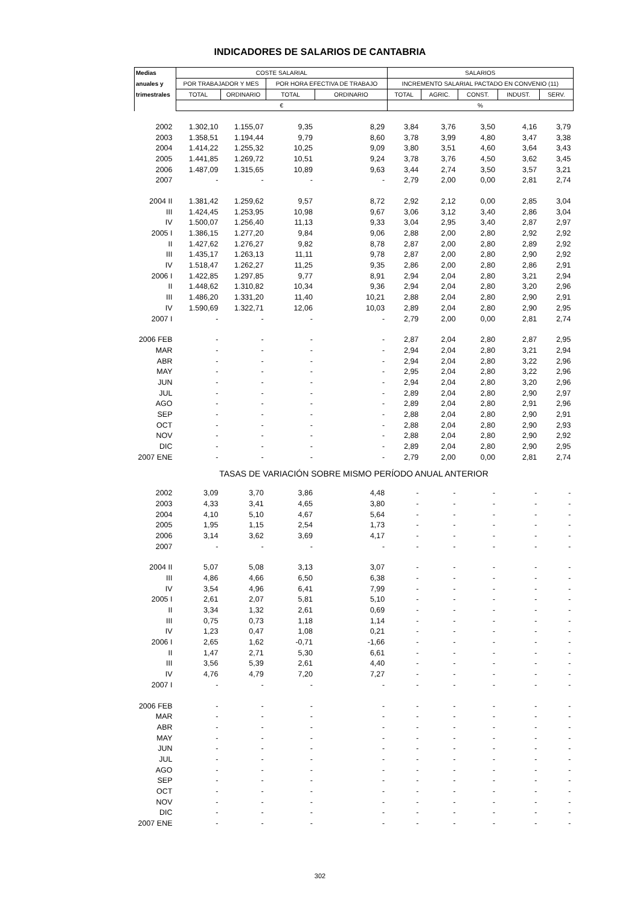INDICADORES DE SALARIOS DE CANTABRIA
| Medias | COSTE SALARIAL | | | | SALARIOS | | | | |
| --- | --- | --- | --- | --- | --- | --- | --- | --- | --- |
| anuales y | POR TRABAJADOR Y MES | | POR HORA EFECTIVA DE TRABAJO | | INCREMENTO SALARIAL PACTADO EN CONVENIO (11) | | | | |
| trimestrales | TOTAL | ORDINARIO | TOTAL | ORDINARIO | TOTAL | AGRIC. | CONST. | INDUST. | SERV. |
| | € | | | | % | | | | |
| 2002 | 1.302,10 | 1.155,07 | 9,35 | 8,29 | 3,84 | 3,76 | 3,50 | 4,16 | 3,79 |
| 2003 | 1.358,51 | 1.194,44 | 9,79 | 8,60 | 3,78 | 3,99 | 4,80 | 3,47 | 3,38 |
| 2004 | 1.414,22 | 1.255,32 | 10,25 | 9,09 | 3,80 | 3,51 | 4,60 | 3,64 | 3,43 |
| 2005 | 1.441,85 | 1.269,72 | 10,51 | 9,24 | 3,78 | 3,76 | 4,50 | 3,62 | 3,45 |
| 2006 | 1.487,09 | 1.315,65 | 10,89 | 9,63 | 3,44 | 2,74 | 3,50 | 3,57 | 3,21 |
| 2007 | - | - | - | - | 2,79 | 2,00 | 0,00 | 2,81 | 2,74 |
| 2004 II | 1.381,42 | 1.259,62 | 9,57 | 8,72 | 2,92 | 2,12 | 0,00 | 2,85 | 3,04 |
| III | 1.424,45 | 1.253,95 | 10,98 | 9,67 | 3,06 | 3,12 | 3,40 | 2,86 | 3,04 |
| IV | 1.500,07 | 1.256,40 | 11,13 | 9,33 | 3,04 | 2,95 | 3,40 | 2,87 | 2,97 |
| 2005 I | 1.386,15 | 1.277,20 | 9,84 | 9,06 | 2,88 | 2,00 | 2,80 | 2,92 | 2,92 |
| II | 1.427,62 | 1.276,27 | 9,82 | 8,78 | 2,87 | 2,00 | 2,80 | 2,89 | 2,92 |
| III | 1.435,17 | 1.263,13 | 11,11 | 9,78 | 2,87 | 2,00 | 2,80 | 2,90 | 2,92 |
| IV | 1.518,47 | 1.262,27 | 11,25 | 9,35 | 2,86 | 2,00 | 2,80 | 2,86 | 2,91 |
| 2006 I | 1.422,85 | 1.297,85 | 9,77 | 8,91 | 2,94 | 2,04 | 2,80 | 3,21 | 2,94 |
| II | 1.448,62 | 1.310,82 | 10,34 | 9,36 | 2,94 | 2,04 | 2,80 | 3,20 | 2,96 |
| III | 1.486,20 | 1.331,20 | 11,40 | 10,21 | 2,88 | 2,04 | 2,80 | 2,90 | 2,91 |
| IV | 1.590,69 | 1.322,71 | 12,06 | 10,03 | 2,89 | 2,04 | 2,80 | 2,90 | 2,95 |
| 2007 I | - | - | - | - | 2,79 | 2,00 | 0,00 | 2,81 | 2,74 |
| 2006 FEB | - | - | - | - | 2,87 | 2,04 | 2,80 | 2,87 | 2,95 |
| MAR | - | - | - | - | 2,94 | 2,04 | 2,80 | 3,21 | 2,94 |
| ABR | - | - | - | - | 2,94 | 2,04 | 2,80 | 3,22 | 2,96 |
| MAY | - | - | - | - | 2,95 | 2,04 | 2,80 | 3,22 | 2,96 |
| JUN | - | - | - | - | 2,94 | 2,04 | 2,80 | 3,20 | 2,96 |
| JUL | - | - | - | - | 2,89 | 2,04 | 2,80 | 2,90 | 2,97 |
| AGO | - | - | - | - | 2,89 | 2,04 | 2,80 | 2,91 | 2,96 |
| SEP | - | - | - | - | 2,88 | 2,04 | 2,80 | 2,90 | 2,91 |
| OCT | - | - | - | - | 2,88 | 2,04 | 2,80 | 2,90 | 2,93 |
| NOV | - | - | - | - | 2,88 | 2,04 | 2,80 | 2,90 | 2,92 |
| DIC | - | - | - | - | 2,89 | 2,04 | 2,80 | 2,90 | 2,95 |
| 2007 ENE | - | - | - | - | 2,79 | 2,00 | 0,00 | 2,81 | 2,74 |
| TASAS DE VARIACIÓN SOBRE MISMO PERÍODO ANUAL ANTERIOR | | | | | | | | | |
| 2002 | 3,09 | 3,70 | 3,86 | 4,48 | - | - | - | - | - |
| 2003 | 4,33 | 3,41 | 4,65 | 3,80 | - | - | - | - | - |
| 2004 | 4,10 | 5,10 | 4,67 | 5,64 | - | - | - | - | - |
| 2005 | 1,95 | 1,15 | 2,54 | 1,73 | - | - | - | - | - |
| 2006 | 3,14 | 3,62 | 3,69 | 4,17 | - | - | - | - | - |
| 2007 | - | - | - | - | - | - | - | - | - |
| 2004 II | 5,07 | 5,08 | 3,13 | 3,07 | - | - | - | - | - |
| III | 4,86 | 4,66 | 6,50 | 6,38 | - | - | - | - | - |
| IV | 3,54 | 4,96 | 6,41 | 7,99 | - | - | - | - | - |
| 2005 I | 2,61 | 2,07 | 5,81 | 5,10 | - | - | - | - | - |
| II | 3,34 | 1,32 | 2,61 | 0,69 | - | - | - | - | - |
| III | 0,75 | 0,73 | 1,18 | 1,14 | - | - | - | - | - |
| IV | 1,23 | 0,47 | 1,08 | 0,21 | - | - | - | - | - |
| 2006 I | 2,65 | 1,62 | -0,71 | -1,66 | - | - | - | - | - |
| II | 1,47 | 2,71 | 5,30 | 6,61 | - | - | - | - | - |
| III | 3,56 | 5,39 | 2,61 | 4,40 | - | - | - | - | - |
| IV | 4,76 | 4,79 | 7,20 | 7,27 | - | - | - | - | - |
| 2007 I | - | - | - | - | - | - | - | - | - |
| 2006 FEB | - | - | - | - | - | - | - | - | - |
| MAR | - | - | - | - | - | - | - | - | - |
| ABR | - | - | - | - | - | - | - | - | - |
| MAY | - | - | - | - | - | - | - | - | - |
| JUN | - | - | - | - | - | - | - | - | - |
| JUL | - | - | - | - | - | - | - | - | - |
| AGO | - | - | - | - | - | - | - | - | - |
| SEP | - | - | - | - | - | - | - | - | - |
| OCT | - | - | - | - | - | - | - | - | - |
| NOV | - | - | - | - | - | - | - | - | - |
| DIC | - | - | - | - | - | - | - | - | - |
| 2007 ENE | - | - | - | - | - | - | - | - | - |
302